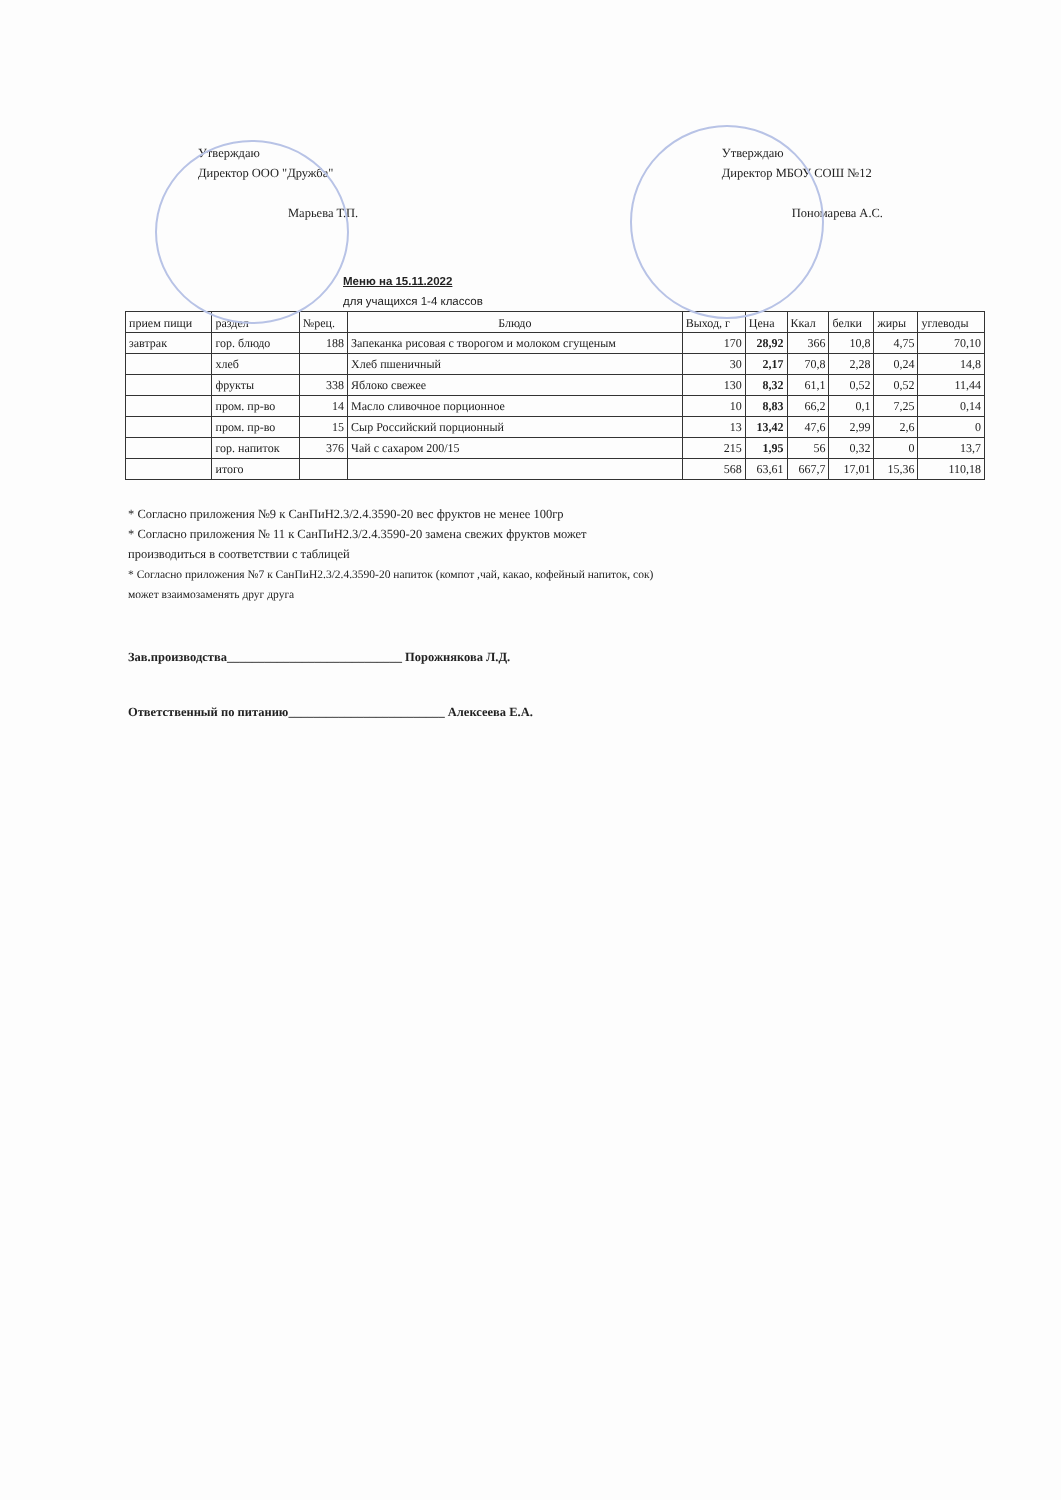Утверждаю
Директор ООО "Дружба"
Марьева Т.П.
Утверждаю
Директор МБОУ СОШ №12
Пономарева А.С.
Меню на 15.11.2022
для учащихся 1-4 классов
| прием пищи | раздел | №рец. | Блюдо | Выход, г | Цена | Ккал | белки | жиры | углеводы |
| --- | --- | --- | --- | --- | --- | --- | --- | --- | --- |
| завтрак | гор. блюдо | 188 | Запеканка рисовая с творогом и молоком сгущеным | 170 | 28,92 | 366 | 10,8 | 4,75 | 70,10 |
| | хлеб | | Хлеб пшеничный | 30 | 2,17 | 70,8 | 2,28 | 0,24 | 14,8 |
| | фрукты | 338 | Яблоко свежее | 130 | 8,32 | 61,1 | 0,52 | 0,52 | 11,44 |
| | пром. пр-во | 14 | Масло сливочное порционное | 10 | 8,83 | 66,2 | 0,1 | 7,25 | 0,14 |
| | пром. пр-во | 15 | Сыр Российский порционный | 13 | 13,42 | 47,6 | 2,99 | 2,6 | 0 |
| | гор. напиток | 376 | Чай с сахаром 200/15 | 215 | 1,95 | 56 | 0,32 | 0 | 13,7 |
| | итого | | | 568 | 63,61 | 667,7 | 17,01 | 15,36 | 110,18 |
* Согласно приложения №9 к СанПиН2.3/2.4.3590-20 вес фруктов не менее 100гр
* Согласно приложения № 11 к СанПиН2.3/2.4.3590-20 замена свежих фруктов может
производиться в соответствии с таблицей
* Согласно приложения №7 к СанПиН2.3/2.4.3590-20 напиток (компот ,чай, какао, кофейный напиток, сок)
может взаимозаменять друг друга
Зав.производства____________________________ Порожнякова Л.Д.
Ответственный по питанию_________________________ Алексеева Е.А.